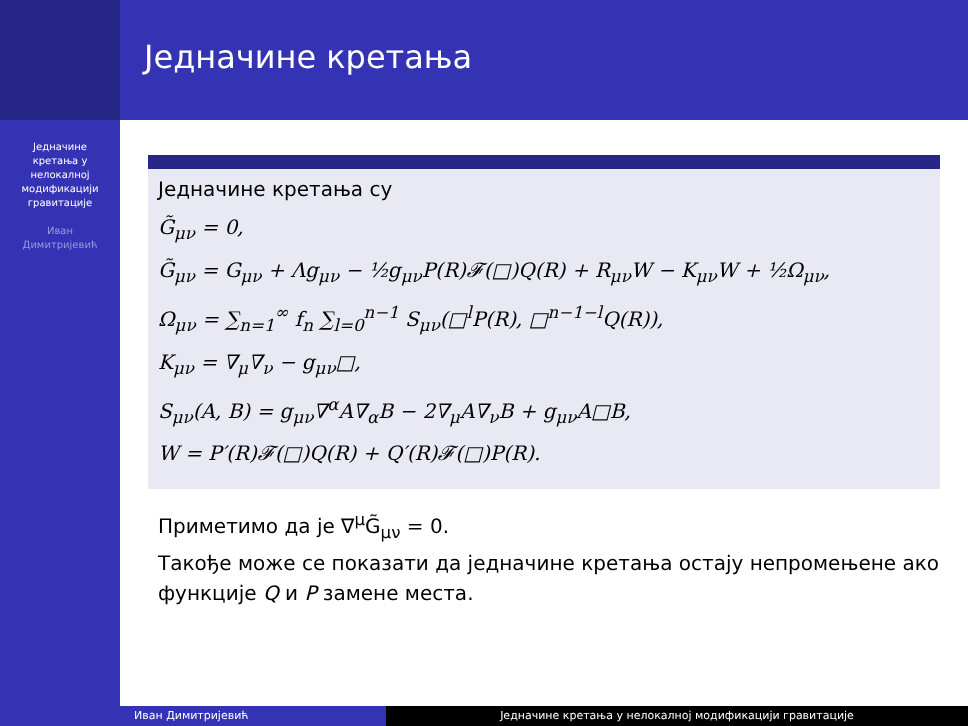Једначине
кретања у
нелокалној
модификацији
гравитације
Иван
Димитријевић
Једначине кретања
Једначине кретања су
G̃<sub>μν</sub> = 0,
G̃<sub>μν</sub> = G<sub>μν</sub> + Λg<sub>μν</sub> − ½g<sub>μν</sub>P(R)𝓕(□)Q(R) + R<sub>μν</sub>W − K<sub>μν</sub>W + ½Ω<sub>μν</sub>,
Ω<sub>μν</sub> = ∑<sub>n=1</sub><sup>∞</sup> f<sub>n</sub> ∑<sub>l=0</sub><sup>n−1</sup> S<sub>μν</sub>(□<sup>l</sup>P(R), □<sup>n−1−l</sup>Q(R)),
K<sub>μν</sub> = ∇<sub>μ</sub>∇<sub>ν</sub> − g<sub>μν</sub>□,
S<sub>μν</sub>(A, B) = g<sub>μν</sub>∇<sup>α</sup>A∇<sub>α</sub>B − 2∇<sub>μ</sub>A∇<sub>ν</sub>B + g<sub>μν</sub>A□B,
W = P′(R)𝓕(□)Q(R) + Q′(R)𝓕(□)P(R).
Приметимо да је ∇<sup>μ</sup>G̃<sub>μν</sub> = 0.
Такође може се показати да једначине кретања остају непромењене ако функције Q и P замене места.
Иван Димитријевић Једначине кретања у нелокалној модификацији гравитације